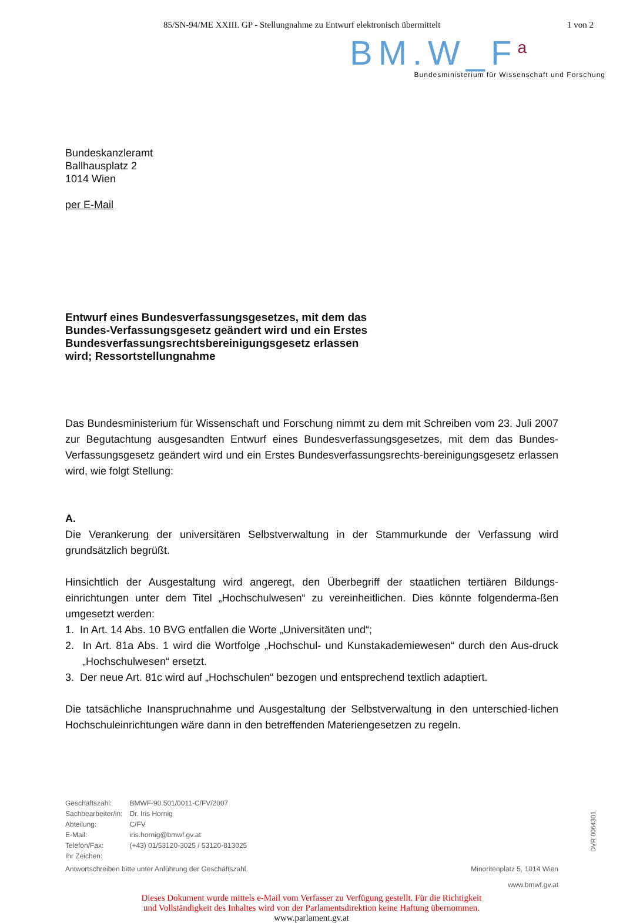85/SN-94/ME XXIII. GP - Stellungnahme zu Entwurf elektronisch übermittelt 1 von 2
BM.W_F<sup>a</sup>
Bundesministerium für Wissenschaft und Forschung
Bundeskanzleramt
Ballhausplatz 2
1014 Wien
per E-Mail
Entwurf eines Bundesverfassungsgesetzes, mit dem das Bundes-Verfassungsgesetz geändert wird und ein Erstes Bundesverfassungsrechtsbereinigungsgesetz erlassen wird; Ressortstellungnahme
Das Bundesministerium für Wissenschaft und Forschung nimmt zu dem mit Schreiben vom 23. Juli 2007 zur Begutachtung ausgesandten Entwurf eines Bundesverfassungsgesetzes, mit dem das Bundes-Verfassungsgesetz geändert wird und ein Erstes Bundesverfassungsrechts-bereinigungsgesetz erlassen wird, wie folgt Stellung:
A.
Die Verankerung der universitären Selbstverwaltung in der Stammurkunde der Verfassung wird grundsätzlich begrüßt.
Hinsichtlich der Ausgestaltung wird angeregt, den Überbegriff der staatlichen tertiären Bildungs-einrichtungen unter dem Titel „Hochschulwesen“ zu vereinheitlichen. Dies könnte folgenderma-ßen umgesetzt werden:
1. In Art. 14 Abs. 10 BVG entfallen die Worte „Universitäten und“;
2. In Art. 81a Abs. 1 wird die Wortfolge „Hochschul- und Kunstakademiewesen“ durch den Aus-druck „Hochschulwesen“ ersetzt.
3. Der neue Art. 81c wird auf „Hochschulen“ bezogen und entsprechend textlich adaptiert.
Die tatsächliche Inanspruchnahme und Ausgestaltung der Selbstverwaltung in den unterschied-lichen Hochschuleinrichtungen wäre dann in den betreffenden Materiengesetzen zu regeln.
| Geschäftszahl: | BMWF-90.501/0011-C/FV/2007 |
| Sachbearbeiter/in: | Dr. Iris Hornig |
| Abteilung: | C/FV |
| E-Mail: | iris.hornig@bmwf.gv.at |
| Telefon/Fax: | (+43) 01/53120-3025 / 53120-813025 |
| Ihr Zeichen: | |
Antwortschreiben bitte unter Anführung der Geschäftszahl. Minoritenplatz 5, 1014 Wien
www.bmwf.gv.at
Dieses Dokument wurde mittels e-Mail vom Verfasser zu Verfügung gestellt. Für die Richtigkeit
und Vollständigkeit des Inhaltes wird von der Parlamentsdirektion keine Haftung übernommen.
www.parlament.gv.at
DVR 0064301